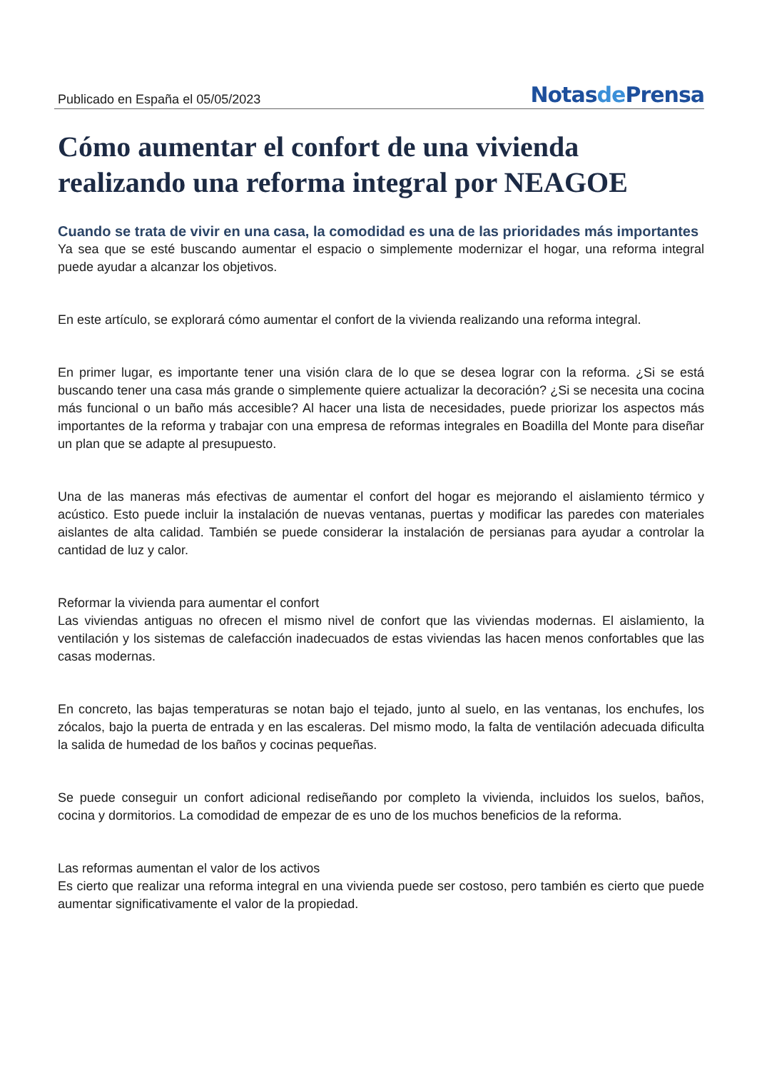Publicado en España el 05/05/2023
Notasde Prensa
Cómo aumentar el confort de una vivienda realizando una reforma integral por NEAGOE
Cuando se trata de vivir en una casa, la comodidad es una de las prioridades más importantes
Ya sea que se esté buscando aumentar el espacio o simplemente modernizar el hogar, una reforma integral puede ayudar a alcanzar los objetivos.
En este artículo, se explorará cómo aumentar el confort de la vivienda realizando una reforma integral.
En primer lugar, es importante tener una visión clara de lo que se desea lograr con la reforma. ¿Si se está buscando tener una casa más grande o simplemente quiere actualizar la decoración? ¿Si se necesita una cocina más funcional o un baño más accesible? Al hacer una lista de necesidades, puede priorizar los aspectos más importantes de la reforma y trabajar con una empresa de reformas integrales en Boadilla del Monte para diseñar un plan que se adapte al presupuesto.
Una de las maneras más efectivas de aumentar el confort del hogar es mejorando el aislamiento térmico y acústico. Esto puede incluir la instalación de nuevas ventanas, puertas y modificar las paredes con materiales aislantes de alta calidad. También se puede considerar la instalación de persianas para ayudar a controlar la cantidad de luz y calor.
Reformar la vivienda para aumentar el confort
Las viviendas antiguas no ofrecen el mismo nivel de confort que las viviendas modernas. El aislamiento, la ventilación y los sistemas de calefacción inadecuados de estas viviendas las hacen menos confortables que las casas modernas.
En concreto, las bajas temperaturas se notan bajo el tejado, junto al suelo, en las ventanas, los enchufes, los zócalos, bajo la puerta de entrada y en las escaleras. Del mismo modo, la falta de ventilación adecuada dificulta la salida de humedad de los baños y cocinas pequeñas.
Se puede conseguir un confort adicional rediseñando por completo la vivienda, incluidos los suelos, baños, cocina y dormitorios. La comodidad de empezar de es uno de los muchos beneficios de la reforma.
Las reformas aumentan el valor de los activos
Es cierto que realizar una reforma integral en una vivienda puede ser costoso, pero también es cierto que puede aumentar significativamente el valor de la propiedad.